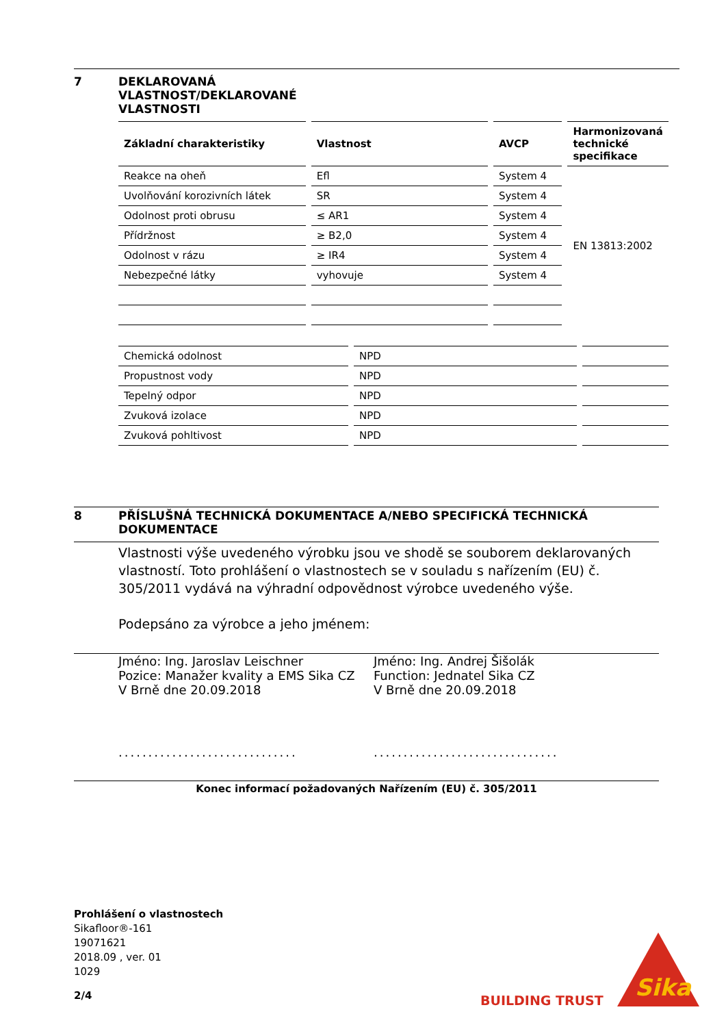7 DEKLAROVANÁ
VLASTNOST/DEKLAROVANÉ
VLASTNOSTI
| Základní charakteristiky | Vlastnost | AVCP | Harmonizovaná technické specifikace |
| --- | --- | --- | --- |
| Reakce na oheň | Efl | System 4 | EN 13813:2002 |
| Uvolňování korozivních látek | SR | System 4 | |
| Odolnost proti obrusu | ≤ AR1 | System 4 | |
| Přídržnost | ≥ B2,0 | System 4 | |
| Odolnost v rázu | ≥ IR4 | System 4 | |
| Nebezpečné látky | vyhovuje | System 4 | |
| Chemická odolnost | NPD | |
| Propustnost vody | NPD | |
| Tepelný odpor | NPD | |
| Zvuková izolace | NPD | |
| Zvuková pohltivost | NPD | |
8 PŘÍSLUŠNÁ TECHNICKÁ DOKUMENTACE A/NEBO SPECIFICKÁ TECHNICKÁ
DOKUMENTACE
Vlastnosti výše uvedeného výrobku jsou ve shodě se souborem deklarovaných vlastností. Toto prohlášení o vlastnostech se v souladu s nařízením (EU) č. 305/2011 vydává na výhradní odpovědnost výrobce uvedeného výše.
Podepsáno za výrobce a jeho jménem:
Jméno: Ing. Jaroslav Leischner
Pozice: Manažer kvality a EMS Sika CZ
V Brně dne 20.09.2018
..............................
Jméno: Ing. Andrej Šišolák
Function: Jednatel Sika CZ
V Brně dne 20.09.2018
...............................
Konec informací požadovaných Nařízením (EU) č. 305/2011
Prohlášení o vlastnostech
Sikafloor®-161
19071621
2018.09 , ver. 01
1029
2/4
BUILDING TRUST
Sika